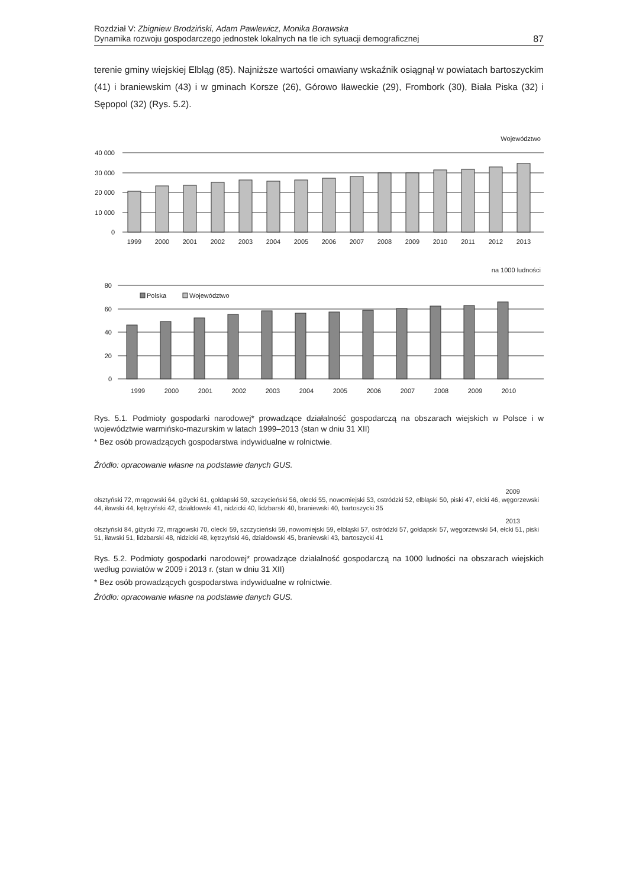Rozdział V: Zbigniew Brodziński, Adam Pawlewicz, Monika Borawska
Dynamika rozwoju gospodarczego jednostek lokalnych na tle ich sytuacji demograficznej
87
terenie gminy wiejskiej Elbląg (85). Najniższe wartości omawiany wskaźnik osiągnął w powiatach bartoszyckim (41) i braniewskim (43) i w gminach Korsze (26), Górowo Iławeckie (29), Frombork (30), Biała Piska (32) i Sępopol (32) (Rys. 5.2).
Województwo
40 000
30 000
20 000
10 000
0
1999
2000
2001
2002
2003
2004
2005
2006
2007
2008
2009
2010
2011
2012
2013
na 1000 ludności
80
60
40
20
0
Polska
Województwo
1999
2000
2001
2002
2003
2004
2005
2006
2007
2008
2009
2010
Rys. 5.1. Podmioty gospodarki narodowej* prowadzące działalność gospodarczą na obszarach wiejskich w Polsce i w województwie warmińsko-mazurskim w latach 1999–2013 (stan w dniu 31 XII)
* Bez osób prowadzących gospodarstwa indywidualne w rolnictwie.
Źródło: opracowanie własne na podstawie danych GUS.
2009
olsztyński 72, mrągowski 64, giżycki 61, gołdapski 59, szczycieński 56, olecki 55, nowomiejski 53, ostródzki 52, elbląski 50, piski 47, ełcki 46, węgorzewski 44, iławski 44, kętrzyński 42, działdowski 41, nidzicki 40, lidzbarski 40, braniewski 40, bartoszycki 35
2013
olsztyński 84, giżycki 72, mrągowski 70, olecki 59, szczycieński 59, nowomiejski 59, elbląski 57, ostródzki 57, gołdapski 57, węgorzewski 54, ełcki 51, piski 51, iławski 51, lidzbarski 48, nidzicki 48, kętrzyński 46, działdowski 45, braniewski 43, bartoszycki 41
Rys. 5.2. Podmioty gospodarki narodowej* prowadzące działalność gospodarczą na 1000 ludności na obszarach wiejskich według powiatów w 2009 i 2013 r. (stan w dniu 31 XII)
* Bez osób prowadzących gospodarstwa indywidualne w rolnictwie.
Źródło: opracowanie własne na podstawie danych GUS.